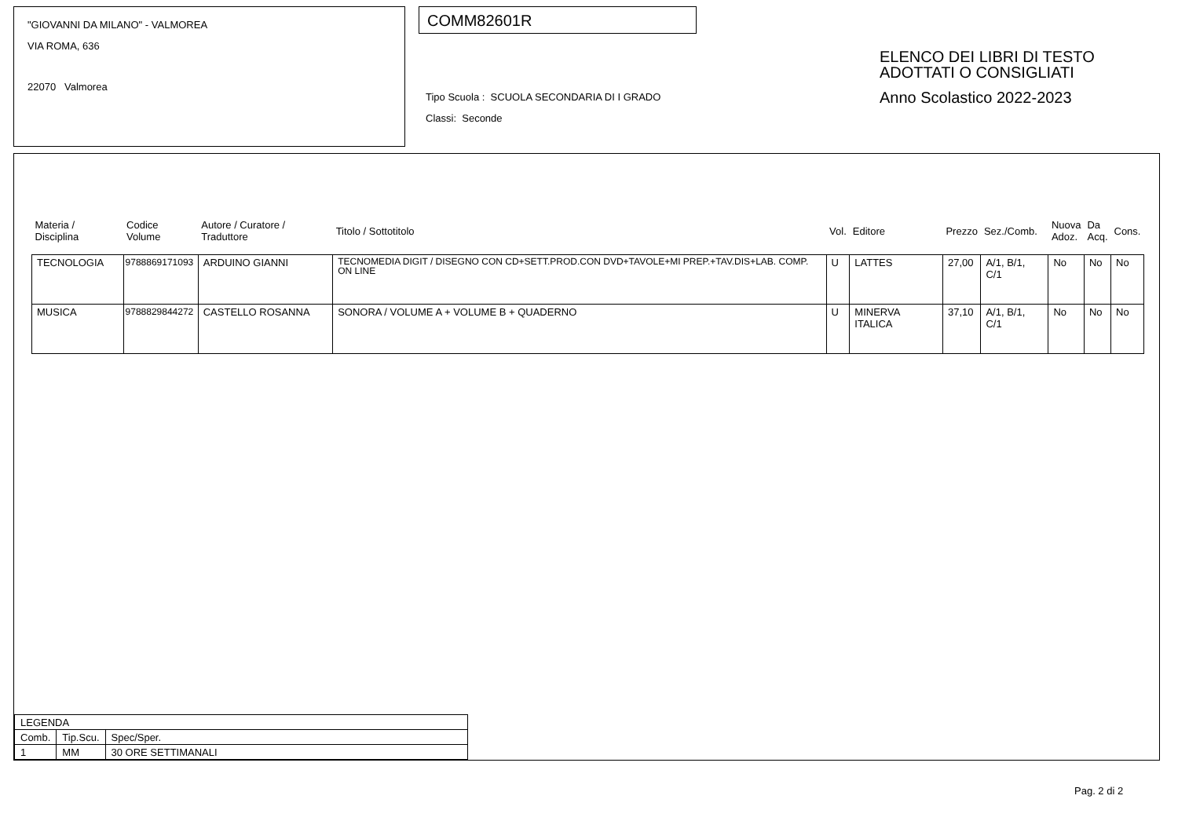"GIOVANNI DA MILANO" - VALMOREA
VIA ROMA, 636
22070 Valmorea
COMM82601R
Tipo Scuola : SCUOLA SECONDARIA DI I GRADO
Classi: Seconde
ELENCO DEI LIBRI DI TESTO
ADOTTATI O CONSIGLIATI
Anno Scolastico 2022-2023
| Materia / Disciplina | Codice Volume | Autore / Curatore / Traduttore | Titolo / Sottotitolo | Vol. | Editore | Prezzo | Sez./Comb. | Nuova Adoz. | Da Acq. | Cons. |
| --- | --- | --- | --- | --- | --- | --- | --- | --- | --- | --- |
| TECNOLOGIA | 9788869171093 | ARDUINO GIANNI | TECNOMEDIA DIGIT / DISEGNO CON CD+SETT.PROD.CON DVD+TAVOLE+MI PREP.+TAV.DIS+LAB. COMP. ON LINE | U | LATTES | 27,00 | A/1, B/1, C/1 | No | No | No |
| MUSICA | 9788829844272 | CASTELLO ROSANNA | SONORA / VOLUME A + VOLUME B + QUADERNO | U | MINERVA ITALICA | 37,10 | A/1, B/1, C/1 | No | No | No |
| LEGENDA | | |
| Comb. | Tip.Scu. | Spec/Sper. |
| 1 | MM | 30 ORE SETTIMANALI |
Pag. 2 di 2